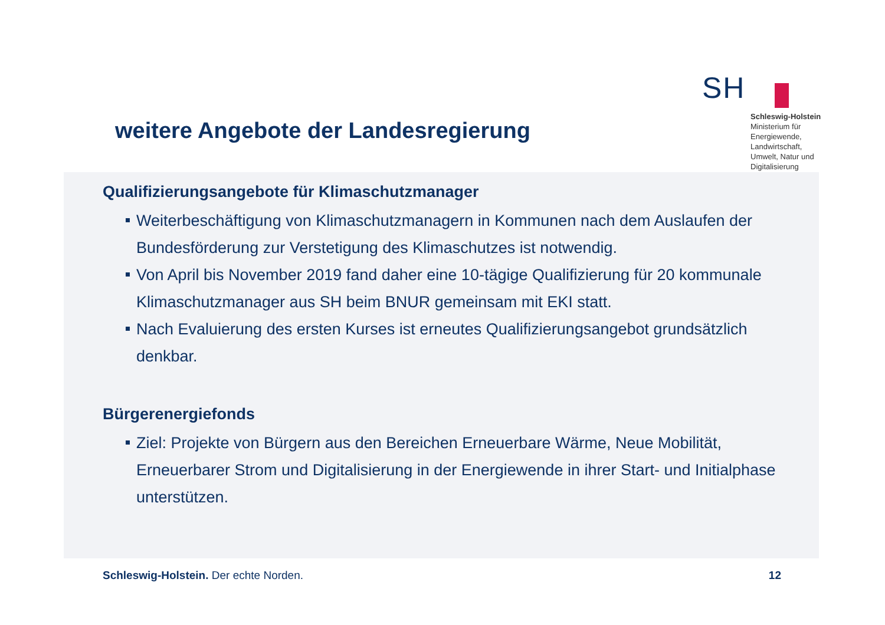weitere Angebote der Landesregierung
SH
Schleswig-Holstein
Ministerium für Energiewende, Landwirtschaft, Umwelt, Natur und Digitalisierung
Qualifizierungsangebote für Klimaschutzmanager
Weiterbeschäftigung von Klimaschutzmanagern in Kommunen nach dem Auslaufen der Bundesförderung zur Verstetigung des Klimaschutzes ist notwendig.
Von April bis November 2019 fand daher eine 10-tägige Qualifizierung für 20 kommunale Klimaschutzmanager aus SH beim BNUR gemeinsam mit EKI statt.
Nach Evaluierung des ersten Kurses ist erneutes Qualifizierungsangebot grundsätzlich denkbar.
Bürgerenergiefonds
Ziel: Projekte von Bürgern aus den Bereichen Erneuerbare Wärme, Neue Mobilität, Erneuerbarer Strom und Digitalisierung in der Energiewende in ihrer Start- und Initialphase unterstützen.
Schleswig-Holstein. Der echte Norden.
12